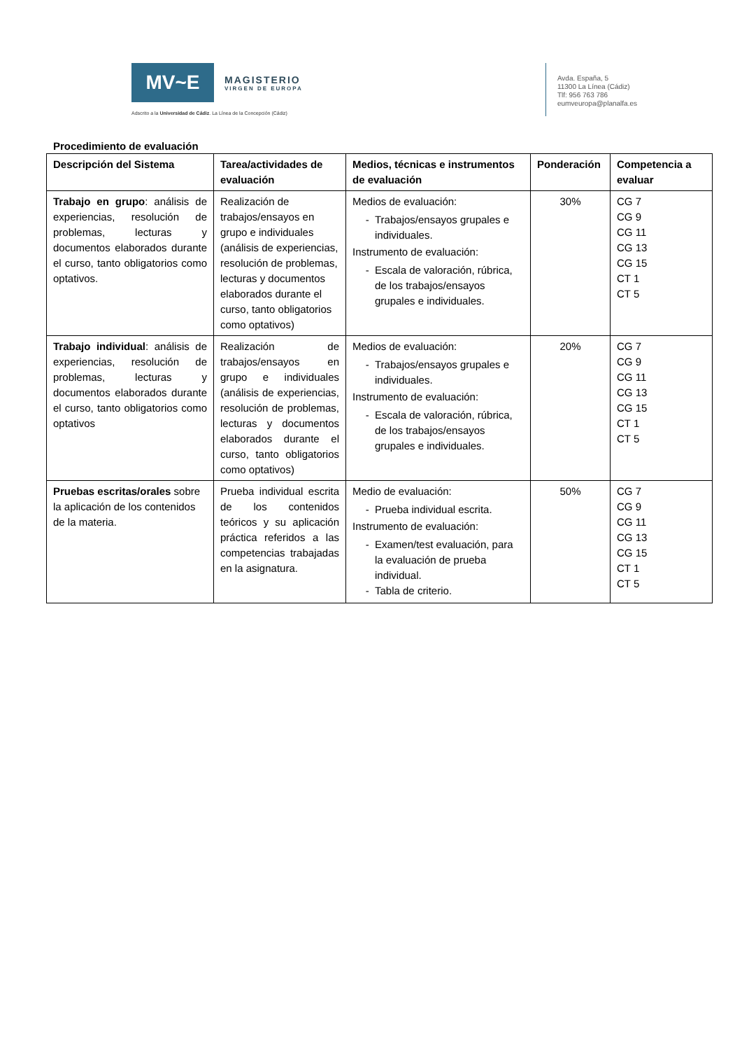MV~E
MAGISTERIO
VIRGEN DE EUROPA
Adscrito a la Universidad de Cádiz. La Línea de la Concepción (Cádiz)
Avda. España, 5
11300 La Línea (Cádiz)
Tlf: 956 763 786
eumveuropa@planalfa.es
Procedimiento de evaluación
| Descripción del Sistema | Tarea/actividades de evaluación | Medios, técnicas e instrumentos de evaluación | Ponderación | Competencia a evaluar |
| --- | --- | --- | --- | --- |
| Trabajo en grupo : análisis de experiencias, resolución de problemas, lecturas y documentos elaborados durante el curso, tanto obligatorios como optativos. | Realización de trabajos/ensayos en grupo e individuales (análisis de experiencias, resolución de problemas, lecturas y documentos elaborados durante el curso, tanto obligatorios como optativos) | Medios de evaluación: Trabajos/ensayos grupales e individuales. Instrumento de evaluación: Escala de valoración, rúbrica, de los trabajos/ensayos grupales e individuales. | 30% | CG 7 CG 9 CG 11 CG 13 CG 15 CT 1 CT 5 |
| Trabajo individual : análisis de experiencias, resolución de problemas, lecturas y documentos elaborados durante el curso, tanto obligatorios como optativos | Realización de trabajos/ensayos en grupo e individuales (análisis de experiencias, resolución de problemas, lecturas y documentos elaborados durante el curso, tanto obligatorios como optativos) | Medios de evaluación: Trabajos/ensayos grupales e individuales. Instrumento de evaluación: Escala de valoración, rúbrica, de los trabajos/ensayos grupales e individuales. | 20% | CG 7 CG 9 CG 11 CG 13 CG 15 CT 1 CT 5 |
| Pruebas escritas/orales sobre la aplicación de los contenidos de la materia. | Prueba individual escrita de los contenidos teóricos y su aplicación práctica referidos a las competencias trabajadas en la asignatura. | Medio de evaluación: Prueba individual escrita. Instrumento de evaluación: Examen/test evaluación, para la evaluación de prueba individual. Tabla de criterio. | 50% | CG 7 CG 9 CG 11 CG 13 CG 15 CT 1 CT 5 |